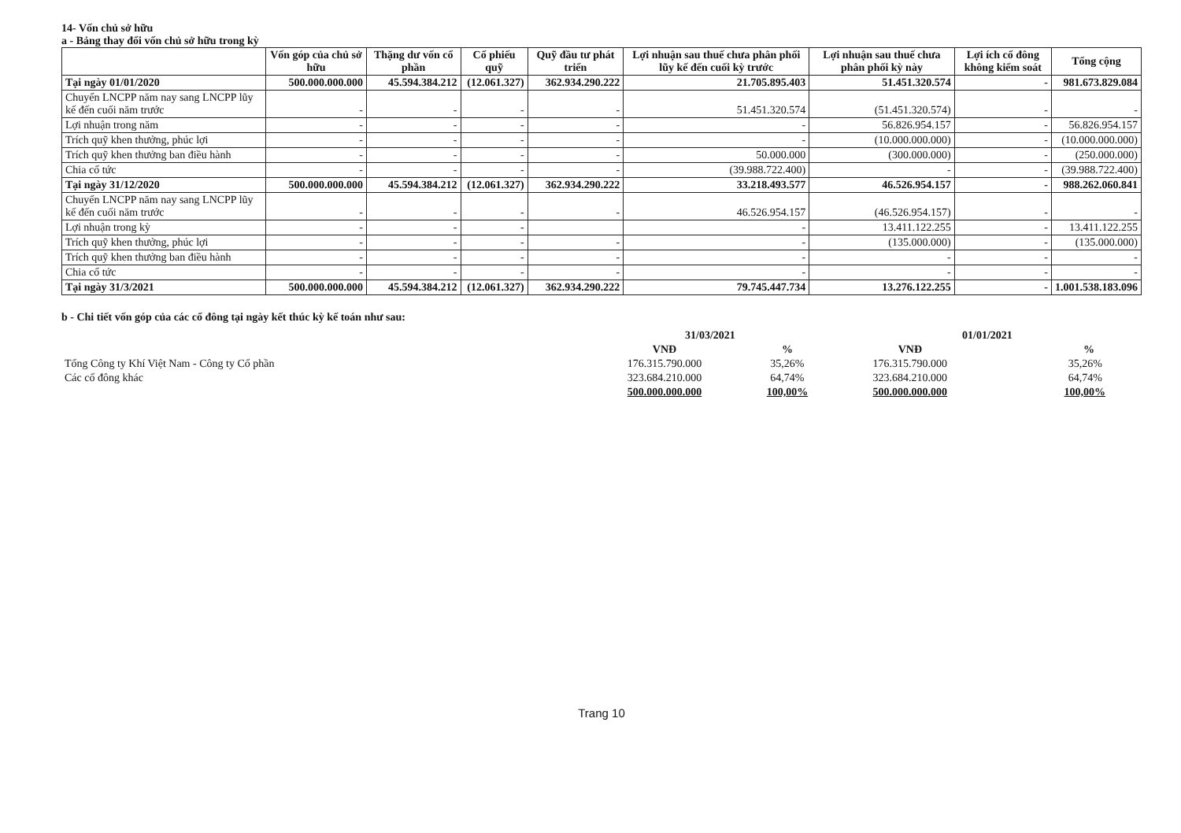14- Vốn chủ sở hữu
a - Bảng thay đổi vốn chủ sở hữu trong kỳ
| | Vốn góp của chủ sở hữu | Thặng dư vốn cổ phần | Cổ phiếu quỹ | Quỹ đầu tư phát triển | Lợi nhuận sau thuế chưa phân phối lũy kế đến cuối kỳ trước | Lợi nhuận sau thuế chưa phân phối kỳ này | Lợi ích cổ đông không kiểm soát | Tổng cộng |
| --- | --- | --- | --- | --- | --- | --- | --- | --- |
| Tại ngày 01/01/2020 | 500.000.000.000 | 45.594.384.212 | (12.061.327) | 362.934.290.222 | 21.705.895.403 | 51.451.320.574 | - | 981.673.829.084 |
| Chuyển LNCPP năm nay sang LNCPP lũy kế đến cuối năm trước | - | - | - | - | 51.451.320.574 | (51.451.320.574) | - | - |
| Lợi nhuận trong năm | - | - | - | - | - | 56.826.954.157 | - | 56.826.954.157 |
| Trích quỹ khen thưởng, phúc lợi | - | - | - | - | - | (10.000.000.000) | - | (10.000.000.000) |
| Trích quỹ khen thưởng ban điều hành | - | - | - | - | 50.000.000 | (300.000.000) | - | (250.000.000) |
| Chia cổ tức | - | - | - | - | (39.988.722.400) | - | - | (39.988.722.400) |
| Tại ngày 31/12/2020 | 500.000.000.000 | 45.594.384.212 | (12.061.327) | 362.934.290.222 | 33.218.493.577 | 46.526.954.157 | - | 988.262.060.841 |
| Chuyển LNCPP năm nay sang LNCPP lũy kế đến cuối năm trước | - | - | - | - | 46.526.954.157 | (46.526.954.157) | - | - |
| Lợi nhuận trong kỳ | - | - | - | | - | 13.411.122.255 | - | 13.411.122.255 |
| Trích quỹ khen thưởng, phúc lợi | - | - | - | - | - | (135.000.000) | - | (135.000.000) |
| Trích quỹ khen thưởng ban điều hành | - | - | - | - | - | - | - | - |
| Chia cổ tức | - | - | - | - | - | - | - | - |
| Tại ngày 31/3/2021 | 500.000.000.000 | 45.594.384.212 | (12.061.327) | 362.934.290.222 | 79.745.447.734 | 13.276.122.255 | - | 1.001.538.183.096 |
b - Chi tiết vốn góp của các cổ đông tại ngày kết thúc kỳ kế toán như sau:
| | 31/03/2021 | | 01/01/2021 | |
| --- | --- | --- | --- | --- |
| | VNĐ | % | VNĐ | % |
| Tổng Công ty Khí Việt Nam - Công ty Cổ phần | 176.315.790.000 | 35,26% | 176.315.790.000 | 35,26% |
| Các cổ đông khác | 323.684.210.000 | 64,74% | 323.684.210.000 | 64,74% |
| | 500.000.000.000 | 100,00% | 500.000.000.000 | 100,00% |
Trang 10